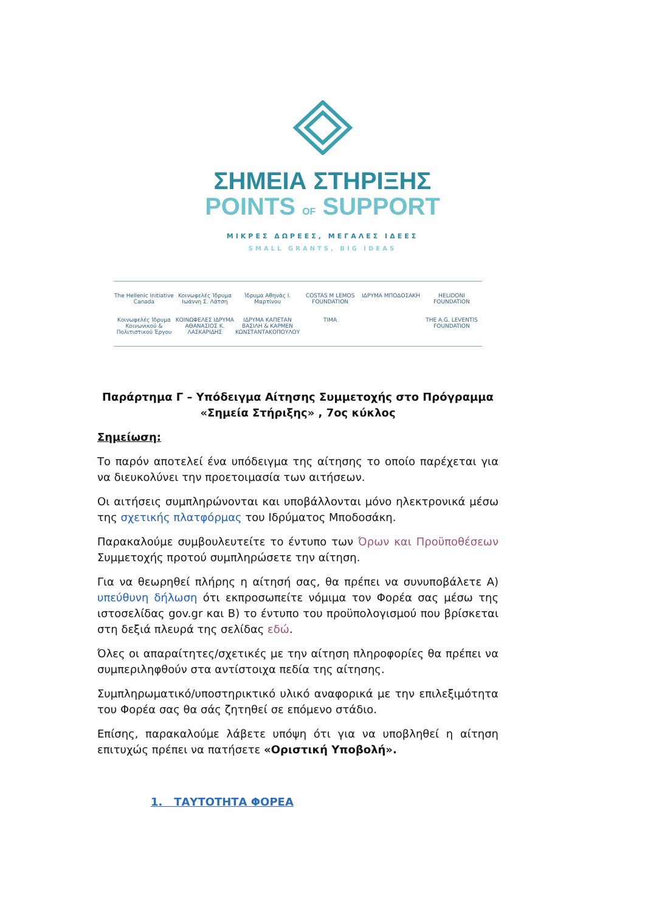ΣΗΜΕΙΑ ΣΤΗΡΙΞΗΣ
POINTS OF SUPPORT
ΜΙΚΡΕΣ ΔΩΡΕΕΣ, ΜΕΓΑΛΕΣ ΙΔΕΕΣ
SMALL GRANTS, BIG IDEAS
The Hellenic Initiative Canada
Κοινωφελές Ίδρυμα Ιωάννη Σ. Λάτση
Ίδρυμα Αθηνάς Ι. Μαρτίνου
COSTAS M LEMOS FOUNDATION
ΙΔΡΥΜΑ ΜΠΟΔΟΣΑΚΗ
HELIDONI FOUNDATION
Κοινωφελές Ίδρυμα Κοινωνικού & Πολιτιστικού Έργου
ΚΟΙΝΩΦΕΛΕΣ ΙΔΡΥΜΑ ΑΘΑΝΑΣΙΟΣ Κ. ΛΑΣΚΑΡΙΔΗΣ
ΙΔΡΥΜΑ ΚΑΠΕΤΑΝ ΒΑΣΙΛΗ & ΚΑΡΜΕΝ ΚΩΝΣΤΑΝΤΑΚΟΠΟΥΛΟΥ
TIMA
THE A.G. LEVENTIS FOUNDATION
Παράρτημα Γ – Υπόδειγμα Αίτησης Συμμετοχής στο Πρόγραμμα «Σημεία Στήριξης» , 7ος κύκλος
Σημείωση:
Το παρόν αποτελεί ένα υπόδειγμα της αίτησης το οποίο παρέχεται για να διευκολύνει την προετοιμασία των αιτήσεων.
Οι αιτήσεις συμπληρώνονται και υποβάλλονται μόνο ηλεκτρονικά μέσω της σχετικής πλατφόρμας του Ιδρύματος Μποδοσάκη.
Παρακαλούμε συμβουλευτείτε το έντυπο των Όρων και Προϋποθέσεων Συμμετοχής προτού συμπληρώσετε την αίτηση.
Για να θεωρηθεί πλήρης η αίτησή σας, θα πρέπει να συνυποβάλετε Α) υπεύθυνη δήλωση ότι εκπροσωπείτε νόμιμα τον Φορέα σας μέσω της ιστοσελίδας gov.gr και Β) το έντυπο του προϋπολογισμού που βρίσκεται στη δεξιά πλευρά της σελίδας εδώ.
Όλες οι απαραίτητες/σχετικές με την αίτηση πληροφορίες θα πρέπει να συμπεριληφθούν στα αντίστοιχα πεδία της αίτησης.
Συμπληρωματικό/υποστηρικτικό υλικό αναφορικά με την επιλεξιμότητα του Φορέα σας θα σάς ζητηθεί σε επόμενο στάδιο.
Επίσης, παρακαλούμε λάβετε υπόψη ότι για να υποβληθεί η αίτηση επιτυχώς πρέπει να πατήσετε «Οριστική Υποβολή».
1. ΤΑΥΤΟΤΗΤΑ ΦΟΡΕΑ